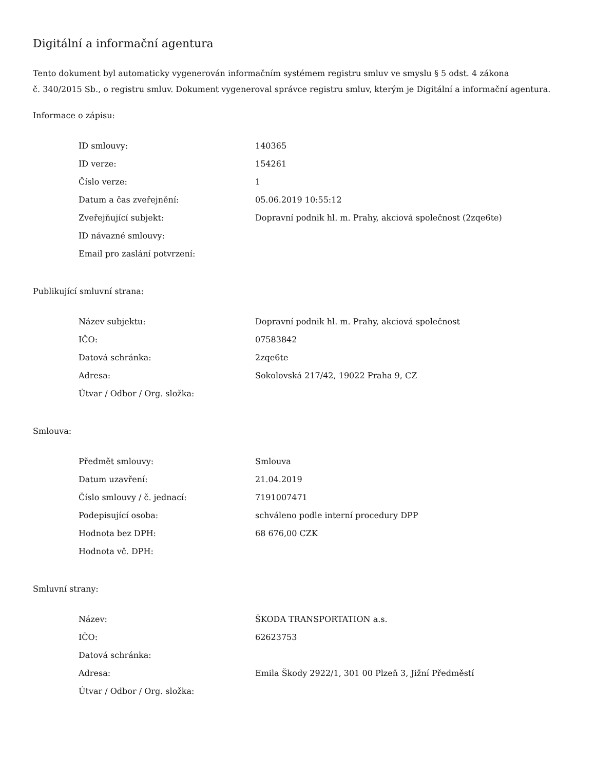Digitální a informační agentura
Tento dokument byl automaticky vygenerován informačním systémem registru smluv ve smyslu § 5 odst. 4 zákona
č. 340/2015 Sb., o registru smluv. Dokument vygeneroval správce registru smluv, kterým je Digitální a informační agentura.
Informace o zápisu:
| ID smlouvy: | 140365 |
| ID verze: | 154261 |
| Číslo verze: | 1 |
| Datum a čas zveřejnění: | 05.06.2019 10:55:12 |
| Zveřejňující subjekt: | Dopravní podnik hl. m. Prahy, akciová společnost (2zqe6te) |
| ID návazné smlouvy: | |
| Email pro zaslání potvrzení: | |
Publikující smluvní strana:
| Název subjektu: | Dopravní podnik hl. m. Prahy, akciová společnost |
| IČO: | 07583842 |
| Datová schránka: | 2zqe6te |
| Adresa: | Sokolovská 217/42, 19022 Praha 9, CZ |
| Útvar / Odbor / Org. složka: | |
Smlouva:
| Předmět smlouvy: | Smlouva |
| Datum uzavření: | 21.04.2019 |
| Číslo smlouvy / č. jednací: | 7191007471 |
| Podepisující osoba: | schváleno podle interní procedury DPP |
| Hodnota bez DPH: | 68 676,00 CZK |
| Hodnota vč. DPH: | |
Smluvní strany:
| Název: | ŠKODA TRANSPORTATION a.s. |
| IČO: | 62623753 |
| Datová schránka: | |
| Adresa: | Emila Škody 2922/1, 301 00 Plzeň 3, Jižní Předměstí |
| Útvar / Odbor / Org. složka: | |